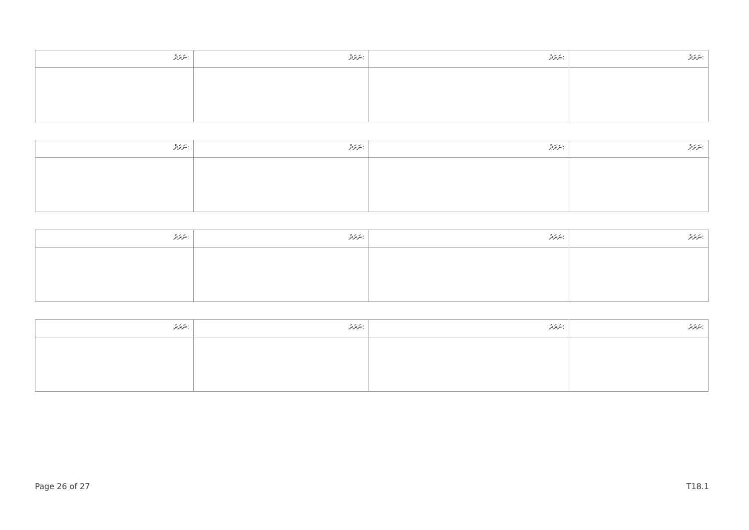| ނަރަދު: | ނަރަދު: | ނަރަދު: | ނަރަދު: |
| --- | --- | --- | --- |
| ނަރަދު: | ނަރަދު: | ނަރަދު: | ނަރަދު: |
| --- | --- | --- | --- |
| ނަރަދު: | ނަރަދު: | ނަރަދު: | ނަރަދު: |
| --- | --- | --- | --- |
| ނަރަދު: | ނަރަދު: | ނަރަދު: | ނަރަދު: |
| --- | --- | --- | --- |
Page 26 of 27 T18.1